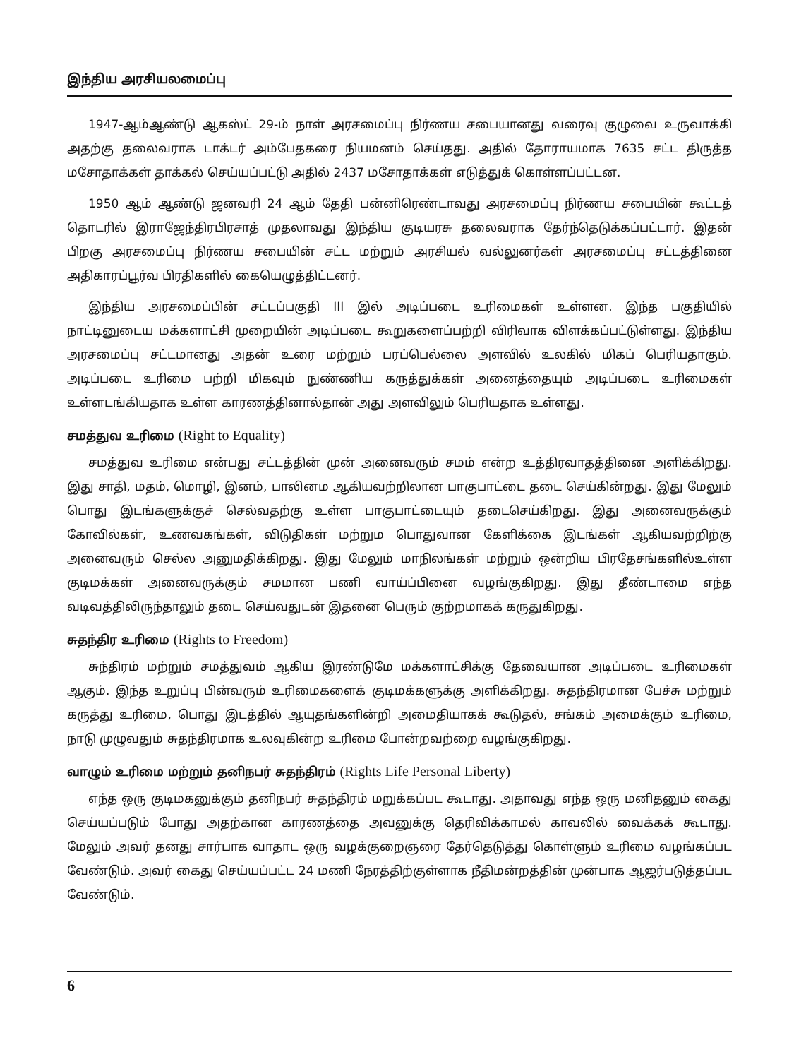இந்திய அரசியலமைப்பு
1947-ஆம்ஆண்டு ஆகஸ்ட் 29-ம் நாள் அரசமைப்பு நிர்ணய சபையானது வரைவு குழுவை உருவாக்கி அதற்கு தலைவராக டாக்டர் அம்பேதகரை நியமனம் செய்தது. அதில் தோராயமாக 7635 சட்ட திருத்த மசோதாக்கள் தாக்கல் செய்யப்பட்டு அதில் 2437 மசோதாக்கள் எடுத்துக் கொள்ளப்பட்டன.
1950 ஆம் ஆண்டு ஜனவரி 24 ஆம் தேதி பன்னிரெண்டாவது அரசமைப்பு நிர்ணய சபையின் கூட்டத் தொடரில் இராஜேந்திரபிரசாத் முதலாவது இந்திய குடியரசு தலைவராக தேர்ந்தெடுக்கப்பட்டார். இதன் பிறகு அரசமைப்பு நிர்ணய சபையின் சட்ட மற்றும் அரசியல் வல்லுனர்கள் அரசமைப்பு சட்டத்தினை அதிகாரப்பூர்வ பிரதிகளில் கையெழுத்திட்டனர்.
இந்திய அரசமைப்பின் சட்டப்பகுதி III இல் அடிப்படை உரிமைகள் உள்ளன. இந்த பகுதியில் நாட்டினுடைய மக்களாட்சி முறையின் அடிப்படை கூறுகளைப்பற்றி விரிவாக விளக்கப்பட்டுள்ளது. இந்திய அரசமைப்பு சட்டமானது அதன் உரை மற்றும் பரப்பெல்லை அளவில் உலகில் மிகப் பெரியதாகும். அடிப்படை உரிமை பற்றி மிகவும் நுண்ணிய கருத்துக்கள் அனைத்தையும் அடிப்படை உரிமைகள் உள்ளடங்கியதாக உள்ள காரணத்தினால்தான் அது அளவிலும் பெரியதாக உள்ளது.
சமத்துவ உரிமை (Right to Equality)
சமத்துவ உரிமை என்பது சட்டத்தின் முன் அனைவரும் சமம் என்ற உத்திரவாதத்தினை அளிக்கிறது. இது சாதி, மதம், மொழி, இனம், பாலினம ஆகியவற்றிலான பாகுபாட்டை தடை செய்கின்றது. இது மேலும் பொது இடங்களுக்குச் செல்வதற்கு உள்ள பாகுபாட்டையும் தடைசெய்கிறது. இது அனைவருக்கும் கோவில்கள், உணவகங்கள், விடுதிகள் மற்றும பொதுவான கேளிக்கை இடங்கள் ஆகியவற்றிற்கு அனைவரும் செல்ல அனுமதிக்கிறது. இது மேலும் மாநிலங்கள் மற்றும் ஒன்றிய பிரதேசங்களில்உள்ள குடிமக்கள் அனைவருக்கும் சமமான பணி வாய்ப்பினை வழங்குகிறது. இது தீண்டாமை எந்த வடிவத்திலிருந்தாலும் தடை செய்வதுடன் இதனை பெரும் குற்றமாகக் கருதுகிறது.
சுதந்திர உரிமை (Rights to Freedom)
சுந்திரம் மற்றும் சமத்துவம் ஆகிய இரண்டுமே மக்களாட்சிக்கு தேவையான அடிப்படை உரிமைகள் ஆகும். இந்த உறுப்பு பின்வரும் உரிமைகளைக் குடிமக்களுக்கு அளிக்கிறது. சுதந்திரமான பேச்சு மற்றும் கருத்து உரிமை, பொது இடத்தில் ஆயுதங்களின்றி அமைதியாகக் கூடுதல், சங்கம் அமைக்கும் உரிமை, நாடு முழுவதும் சுதந்திரமாக உலவுகின்ற உரிமை போன்றவற்றை வழங்குகிறது.
வாழும் உரிமை மற்றும் தனிநபர் சுதந்திரம் (Rights Life Personal Liberty)
எந்த ஒரு குடிமகனுக்கும் தனிநபர் சுதந்திரம் மறுக்கப்பட கூடாது. அதாவது எந்த ஒரு மனிதனும் கைது செய்யப்படும் போது அதற்கான காரணத்தை அவனுக்கு தெரிவிக்காமல் காவலில் வைக்கக் கூடாது. மேலும் அவர் தனது சார்பாக வாதாட ஒரு வழக்குறைஞரை தேர்தெடுத்து கொள்ளும் உரிமை வழங்கப்பட வேண்டும். அவர் கைது செய்யப்பட்ட 24 மணி நேரத்திற்குள்ளாக நீதிமன்றத்தின் முன்பாக ஆஜர்படுத்தப்பட வேண்டும்.
6